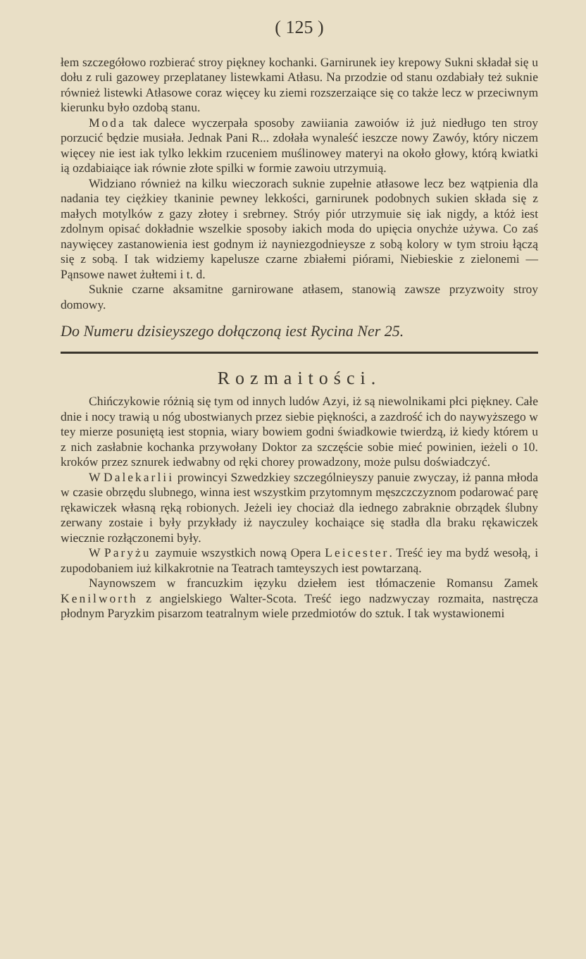( 125 )
łem szczegółowo rozbierać stroy piękney kochanki. Garnirunek iey krepowy Sukni składał się u dołu z ruli gazowey przeplataney listewkami Atłasu. Na przodzie od stanu ozdabiały też suknie również listewki Atłasowe coraz więcey ku ziemi rozszerzaiące się co także lecz w przeciwnym kierunku było ozdobą stanu.
Moda tak dalece wyczerpała sposoby zawiiania zawoiów iż już niedługo ten stroy porzucić będzie musiała. Jednak Pani R... zdołała wynaleść ieszcze nowy Zawóy, który niczem więcey nie iest iak tylko lekkim rzuceniem muślinowey materyi na około głowy, którą kwiatki ią ozdabiaiące iak równie złote spilki w formie zawoiu utrzymuią.
Widziano również na kilku wieczorach suknie zupełnie atłasowe lecz bez wątpienia dla nadania tey ciężkiey tkaninie pewney lekkości, garnirunek podobnych sukien składa się z małych motylków z gazy złotey i srebrney. Stróy piór utrzymuie się iak nigdy, a któż iest zdolnym opisać dokładnie wszelkie sposoby iakich moda do upięcia onychże używa. Co zaś naywięcey zastanowienia iest godnym iż nayniezgodnieysze z sobą kolory w tym stroiu łączą się z sobą. I tak widziemy kapelusze czarne zbiałemi piórami, Niebieskie z zielonemi — Pąnsowe nawet żułtemi i t. d.
Suknie czarne aksamitne garnirowane atłasem, stanowią zawsze przyzwoity stroy domowy.
Do Numeru dzisieyszego dołączoną iest Rycina Ner 25.
Rozmaitości.
Chińczykowie różnią się tym od innych ludów Azyi, iż są niewolnikami płci piękney. Całe dnie i nocy trawią u nóg ubostwianych przez siebie piękności, a zazdrość ich do naywyższego w tey mierze posuniętą iest stopnia, wiary bowiem godni świadkowie twierdzą, iż kiedy którem u z nich zasłabnie kochanka przywołany Doktor za szczęście sobie mieć powinien, ieżeli o 10. kroków przez sznurek iedwabny od ręki chorey prowadzony, może pulsu doświadczyć.
W Dalekarlii prowincyi Szwedzkiey szczególnieyszy panuie zwyczay, iż panna młoda w czasie obrzędu slubnego, winna iest wszystkim przytomnym męszczczyznom podarować parę rękawiczek własną ręką robionych. Jeżeli iey chociaż dla iednego zabraknie obrządek ślubny zerwany zostaie i były przykłady iż nayczuley kochaiące się stadła dla braku rękawiczek wiecznie rozłączonemi były.
W Paryżu zaymuie wszystkich nową Opera Leicester. Treść iey ma bydź wesołą, i zupodobaniem iuż kilkakrotnie na Teatrach tamteyszych iest powtarzaną.
Naynowszem w francuzkim ięzyku dziełem iest tłómaczenie Romansu Zamek Kenilworth z angielskiego Walter-Scota. Treść iego nadzwyczay rozmaita, nastręcza płodnym Paryzkim pisarzom teatralnym wiele przedmiotów do sztuk. I tak wystawionemi